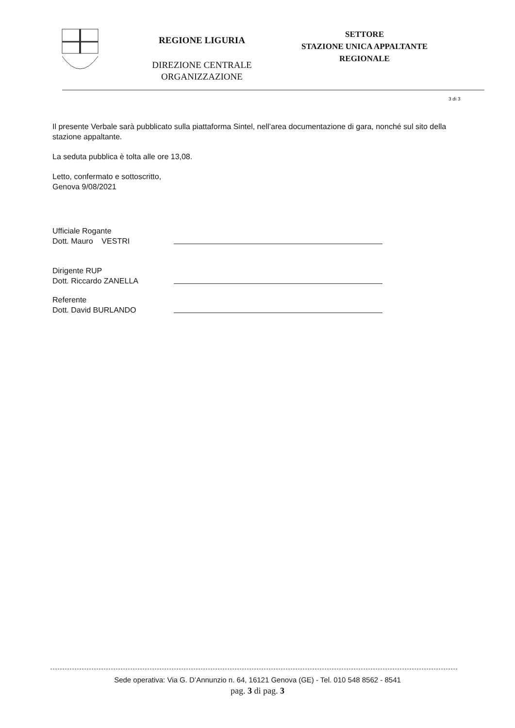REGIONE LIGURIA
DIREZIONE CENTRALE
ORGANIZZAZIONE
SETTORE
STAZIONE UNICA APPALTANTE
REGIONALE
3 di 3
Il presente Verbale sarà pubblicato sulla piattaforma Sintel, nell’area documentazione di gara, nonché sul sito della stazione appaltante.
La seduta pubblica è tolta alle ore 13,08.
Letto, confermato e sottoscritto,
Genova 9/08/2021
Ufficiale Rogante
Dott. Mauro VESTRI
Dirigente RUP
Dott. Riccardo ZANELLA
Referente
Dott. David BURLANDO
Sede operativa: Via G. D’Annunzio n. 64, 16121 Genova (GE) - Tel. 010 548 8562 - 8541
pag. 3 di pag. 3